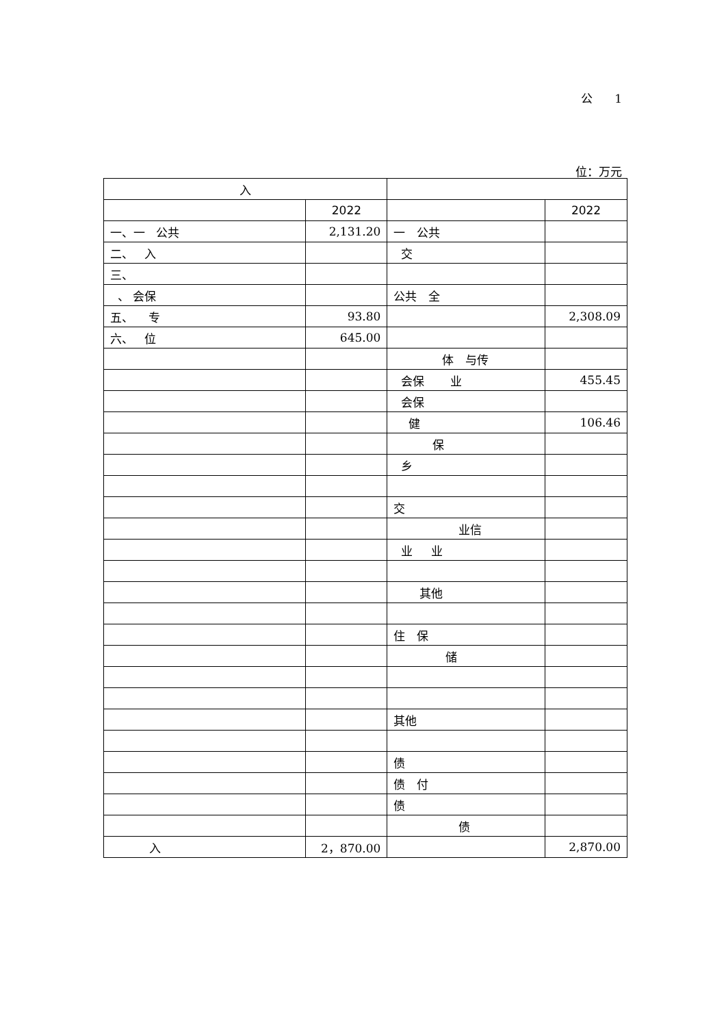公 1
位：万元
| 入 | | | |
| --- | --- | --- | --- |
| | 2022 | | 2022 |
| 一、一 公共 | 2,131.20 | 一 公共 | |
| 二、 入 | | 交 | |
| 三、 | | | |
| 、 会保 | | 公共 全 | |
| 五、 专 | 93.80 | | 2,308.09 |
| 六、 位 | 645.00 | | |
| | | 体 与传 | |
| | | 会保 业 | 455.45 |
| | | 会保 | |
| | | 健 | 106.46 |
| | | 保 | |
| | | 乡 | |
| | | 交 | |
| | | 业信 | |
| | | 业 业 | |
| | | 其他 | |
| | | 住 保 | |
| | | 储 | |
| | | 其他 | |
| | | 债 | |
| | | 债 付 | |
| | | 债 | |
| | | 债 | |
| 入 | 2，870.00 | | 2,870.00 |